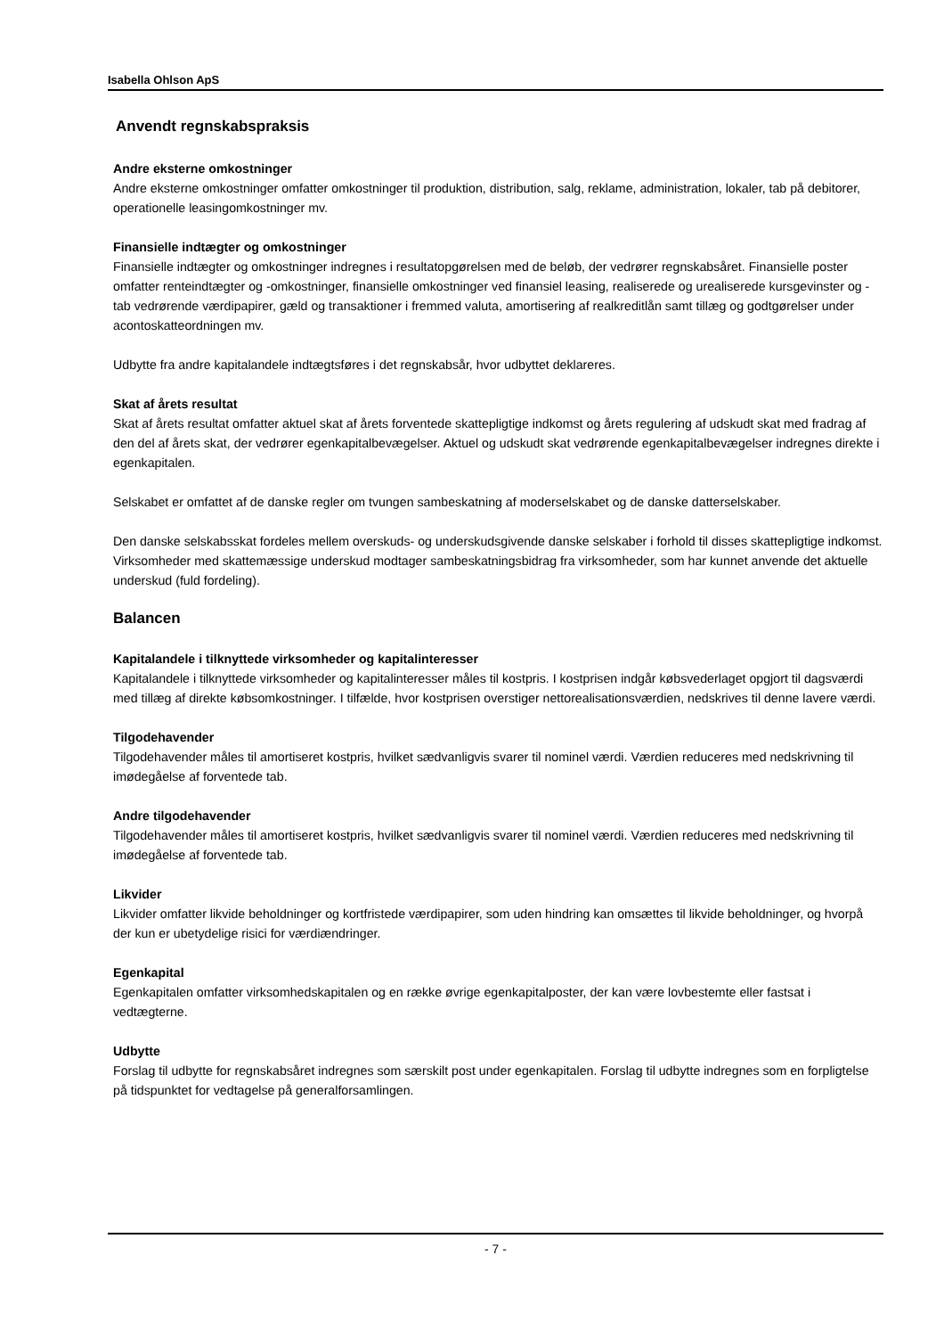Isabella Ohlson ApS
Anvendt regnskabspraksis
Andre eksterne omkostninger
Andre eksterne omkostninger omfatter omkostninger til produktion, distribution, salg, reklame, administration, lokaler, tab på debitorer, operationelle leasingomkostninger mv.
Finansielle indtægter og omkostninger
Finansielle indtægter og omkostninger indregnes i resultatopgørelsen med de beløb, der vedrører regnskabsåret. Finansielle poster omfatter renteindtægter og -omkostninger, finansielle omkostninger ved finansiel leasing, realiserede og urealiserede kursgevinster og -tab vedrørende værdipapirer, gæld og transaktioner i fremmed valuta, amortisering af realkreditlån samt tillæg og godtgørelser under acontoskatteordningen mv.
Udbytte fra andre kapitalandele indtægtsføres i det regnskabsår, hvor udbyttet deklareres.
Skat af årets resultat
Skat af årets resultat omfatter aktuel skat af årets forventede skattepligtige indkomst og årets regulering af udskudt skat med fradrag af den del af årets skat, der vedrører egenkapitalbevægelser. Aktuel og udskudt skat vedrørende egenkapitalbevægelser indregnes direkte i egenkapitalen.
Selskabet er omfattet af de danske regler om tvungen sambeskatning af moderselskabet og de danske datterselskaber.
Den danske selskabsskat fordeles mellem overskuds- og underskudsgivende danske selskaber i forhold til disses skattepligtige indkomst. Virksomheder med skattemæssige underskud modtager sambeskatningsbidrag fra virksomheder, som har kunnet anvende det aktuelle underskud (fuld fordeling).
Balancen
Kapitalandele i tilknyttede virksomheder og kapitalinteresser
Kapitalandele i tilknyttede virksomheder og kapitalinteresser måles til kostpris. I kostprisen indgår købsvederlaget opgjort til dagsværdi med tillæg af direkte købsomkostninger. I tilfælde, hvor kostprisen overstiger nettorealisationsværdien, nedskrives til denne lavere værdi.
Tilgodehavender
Tilgodehavender måles til amortiseret kostpris, hvilket sædvanligvis svarer til nominel værdi. Værdien reduceres med nedskrivning til imødegåelse af forventede tab.
Andre tilgodehavender
Tilgodehavender måles til amortiseret kostpris, hvilket sædvanligvis svarer til nominel værdi. Værdien reduceres med nedskrivning til imødegåelse af forventede tab.
Likvider
Likvider omfatter likvide beholdninger og kortfristede værdipapirer, som uden hindring kan omsættes til likvide beholdninger, og hvorpå der kun er ubetydelige risici for værdiændringer.
Egenkapital
Egenkapitalen omfatter virksomhedskapitalen og en række øvrige egenkapitalposter, der kan være lovbestemte eller fastsat i vedtægterne.
Udbytte
Forslag til udbytte for regnskabsåret indregnes som særskilt post under egenkapitalen. Forslag til udbytte indregnes som en forpligtelse på tidspunktet for vedtagelse på generalforsamlingen.
- 7 -